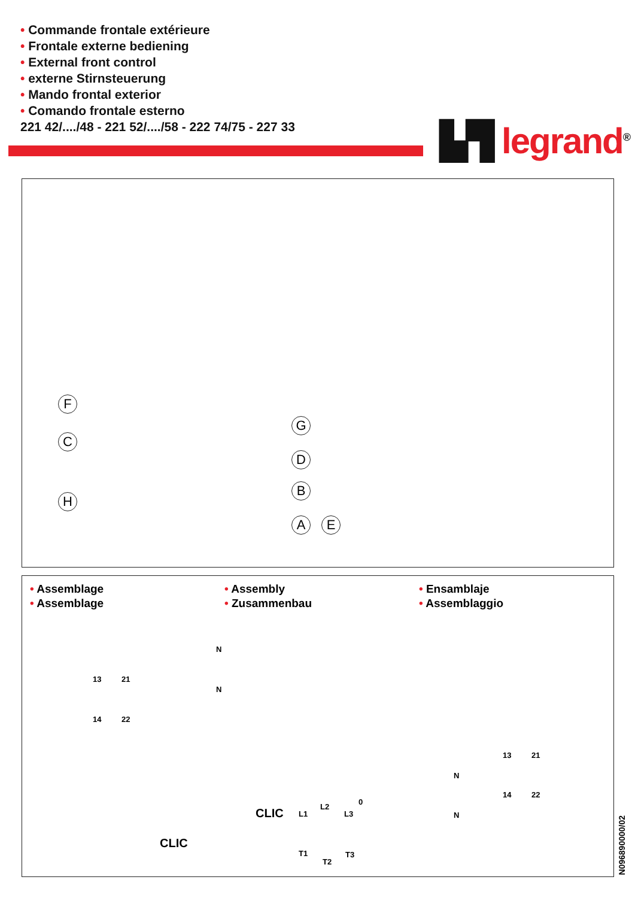• Commande frontale extérieure
• Frontale externe bediening
• External front control
• externe Stirnsteuerung
• Mando frontal exterior
• Comando frontale esterno
221 42/..../48 - 221 52/..../58 - 222 74/75 - 227 33
▙▜ legrand<sup>®</sup>
F
C
H
G
D
B
A E
• Assemblage
• Assemblage
• Assembly
• Zusammenbau
• Ensamblaje
• Assemblaggio
13 21
14 22
N
N
CLIC
CLIC L1
L2
L3
T1
T2
T3
0
13 21
14 22
N
N
N096890000/02